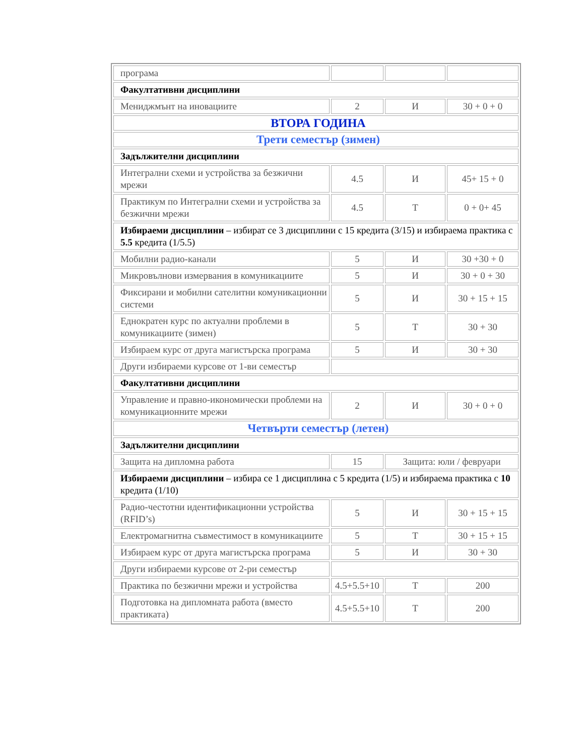| програма | | | |
| Факултативни дисциплини | | | |
| Мениджмънт на иновациите | 2 | И | 30 + 0 + 0 |
| ВТОРА ГОДИНА | | | |
| Трети семестър (зимен) | | | |
| Задължителни дисциплини | | | |
| Интегрални схеми и устройства за безжични мрежи | 4.5 | И | 45+ 15 + 0 |
| Практикум по Интегрални схеми и устройства за безжични мрежи | 4.5 | Т | 0 + 0+ 45 |
| Избираеми дисциплини – избират се 3 дисциплини с 15 кредита (3/15) и избираема практика с 5.5 кредита (1/5.5) | | | |
| Мобилни радио-канали | 5 | И | 30 +30 + 0 |
| Микровълнови измервания в комуникациите | 5 | И | 30 + 0 + 30 |
| Фиксирани и мобилни сателитни комуникационни системи | 5 | И | 30 + 15 + 15 |
| Еднократен курс по актуални проблеми в комуникациите (зимен) | 5 | Т | 30 + 30 |
| Избираем курс от друга магистърска програма | 5 | И | 30 + 30 |
| Други избираеми курсове от 1-ви семестър | | | |
| Факултативни дисциплини | | | |
| Управление и правно-икономически проблеми на комуникационните мрежи | 2 | И | 30 + 0 + 0 |
| Четвърти семестър (летен) | | | |
| Задължителни дисциплини | | | |
| Защита на дипломна работа | 15 | Защита: юли / февруари | |
| Избираеми дисциплини – избира се 1 дисциплина с 5 кредита (1/5) и избираема практика с 10 кредита (1/10) | | | |
| Радио-честотни идентификационни устройства (RFID’s) | 5 | И | 30 + 15 + 15 |
| Електромагнитна съвместимост в комуникациите | 5 | Т | 30 + 15 + 15 |
| Избираем курс от друга магистърска програма | 5 | И | 30 + 30 |
| Други избираеми курсове от 2-ри семестър | | | |
| Практика по безжични мрежи и устройства | 4.5+5.5+10 | Т | 200 |
| Подготовка на дипломната работа (вместо практиката) | 4.5+5.5+10 | Т | 200 |